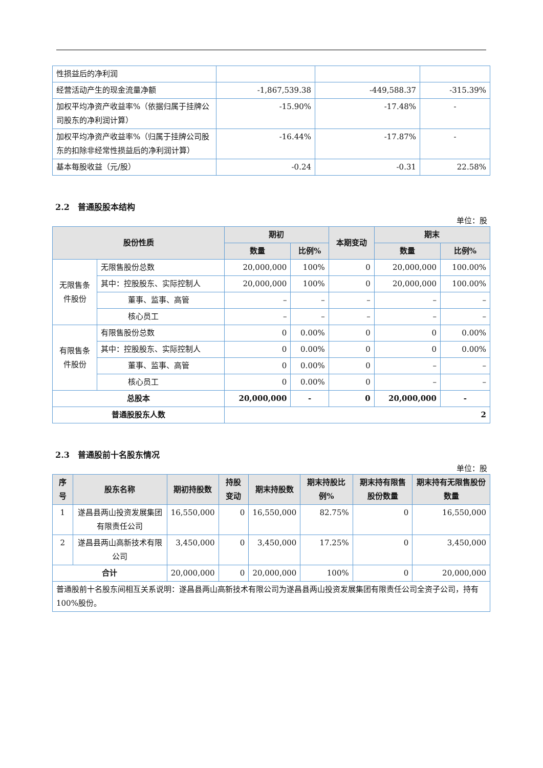| 性损益后的净利润 | | | |
| 经营活动产生的现金流量净额 | -1,867,539.38 | -449,588.37 | -315.39% |
| 加权平均净资产收益率%（依据归属于挂牌公司股东的净利润计算） | -15.90% | -17.48% | - |
| 加权平均净资产收益率%（归属于挂牌公司股东的扣除非经常性损益后的净利润计算） | -16.44% | -17.87% | - |
| 基本每股收益（元/股） | -0.24 | -0.31 | 22.58% |
2.2　普通股股本结构
单位：股
| 股份性质 | | 期初 | | 本期变动 | 期末 | |
| --- | --- | --- | --- | --- | --- | --- |
| | | 数量 | 比例% | | 数量 | 比例% |
| 无限售条件股份 | 无限售股份总数 | 20,000,000 | 100% | 0 | 20,000,000 | 100.00% |
| | 其中：控股股东、实际控制人 | 20,000,000 | 100% | 0 | 20,000,000 | 100.00% |
| | 董事、监事、高管 | – | – | – | – | – |
| | 核心员工 | – | – | – | – | – |
| 有限售条件股份 | 有限售股份总数 | 0 | 0.00% | 0 | 0 | 0.00% |
| | 其中：控股股东、实际控制人 | 0 | 0.00% | 0 | 0 | 0.00% |
| | 董事、监事、高管 | 0 | 0.00% | 0 | – | – |
| | 核心员工 | 0 | 0.00% | 0 | – | – |
| 总股本 | | 20,000,000 | - | 0 | 20,000,000 | - |
| 普通股股东人数 | | 2 | | | | |
2.3　普通股前十名股东情况
单位：股
| 序号 | 股东名称 | 期初持股数 | 持股变动 | 期末持股数 | 期末持股比例% | 期末持有限售股份数量 | 期末持有无限售股份数量 |
| --- | --- | --- | --- | --- | --- | --- | --- |
| 1 | 遂昌县两山投资发展集团有限责任公司 | 16,550,000 | 0 | 16,550,000 | 82.75% | 0 | 16,550,000 |
| 2 | 遂昌县两山高新技术有限公司 | 3,450,000 | 0 | 3,450,000 | 17.25% | 0 | 3,450,000 |
| 合计 | | 20,000,000 | 0 | 20,000,000 | 100% | 0 | 20,000,000 |
| 普通股前十名股东间相互关系说明：遂昌县两山高新技术有限公司为遂昌县两山投资发展集团有限责任公司全资子公司，持有 100%股份。 | | | | | | | |